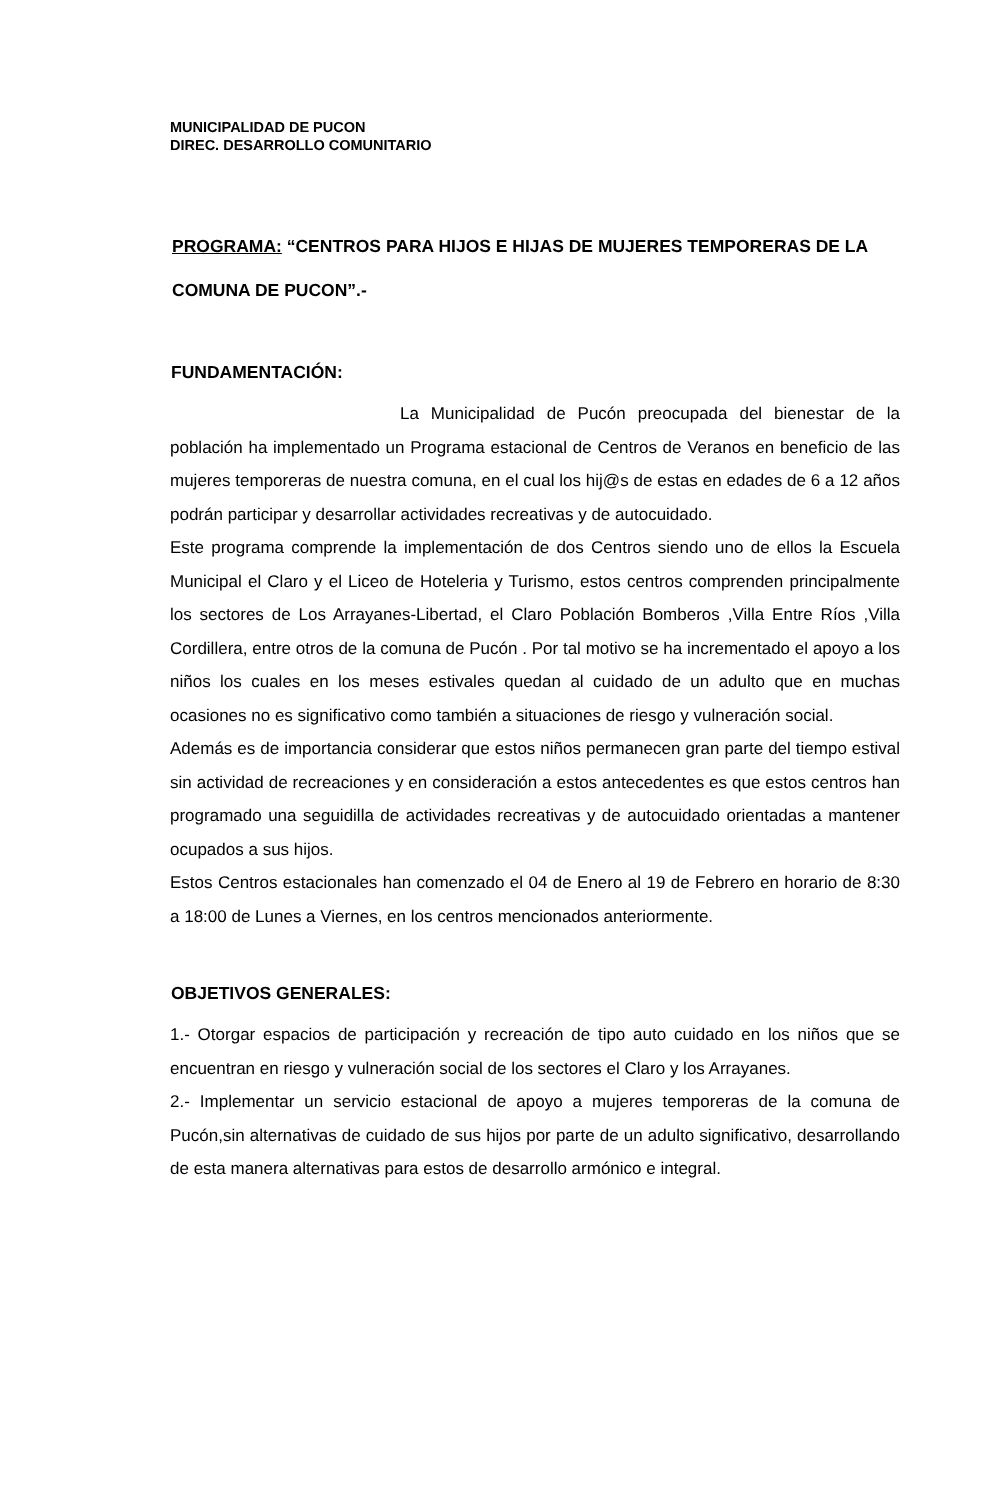MUNICIPALIDAD DE PUCON
DIREC. DESARROLLO COMUNITARIO
PROGRAMA: “CENTROS PARA HIJOS E HIJAS DE MUJERES TEMPORERAS DE LA COMUNA DE PUCON”.-
FUNDAMENTACIÓN:
La Municipalidad de Pucón preocupada del bienestar de la población ha implementado un Programa estacional de Centros de Veranos en beneficio de las mujeres temporeras de nuestra comuna, en el cual los hij@s de estas en edades de 6 a 12 años podrán participar y desarrollar actividades recreativas y de autocuidado.
Este programa comprende la implementación de dos Centros siendo uno de ellos la Escuela Municipal el Claro y el Liceo de Hoteleria y Turismo, estos centros comprenden principalmente los sectores de Los Arrayanes-Libertad, el Claro Población Bomberos ,Villa Entre Ríos ,Villa Cordillera, entre otros de la comuna de Pucón . Por tal motivo se ha incrementado el apoyo a los niños los cuales en los meses estivales quedan al cuidado de un adulto que en muchas ocasiones no es significativo como también a situaciones de riesgo y vulneración social.
Además es de importancia considerar que estos niños permanecen gran parte del tiempo estival sin actividad de recreaciones y en consideración a estos antecedentes es que estos centros han programado una seguidilla de actividades recreativas y de autocuidado orientadas a mantener ocupados a sus hijos.
Estos Centros estacionales han comenzado el 04 de Enero al 19 de Febrero en horario de 8:30 a 18:00 de Lunes a Viernes, en los centros mencionados anteriormente.
OBJETIVOS GENERALES:
1.- Otorgar espacios de participación y recreación de tipo auto cuidado en los niños que se encuentran en riesgo y vulneración social de los sectores el Claro y los Arrayanes.
2.- Implementar un servicio estacional de apoyo a mujeres temporeras de la comuna de Pucón,sin alternativas de cuidado de sus hijos por parte de un adulto significativo, desarrollando de esta manera alternativas para estos de desarrollo armónico e integral.